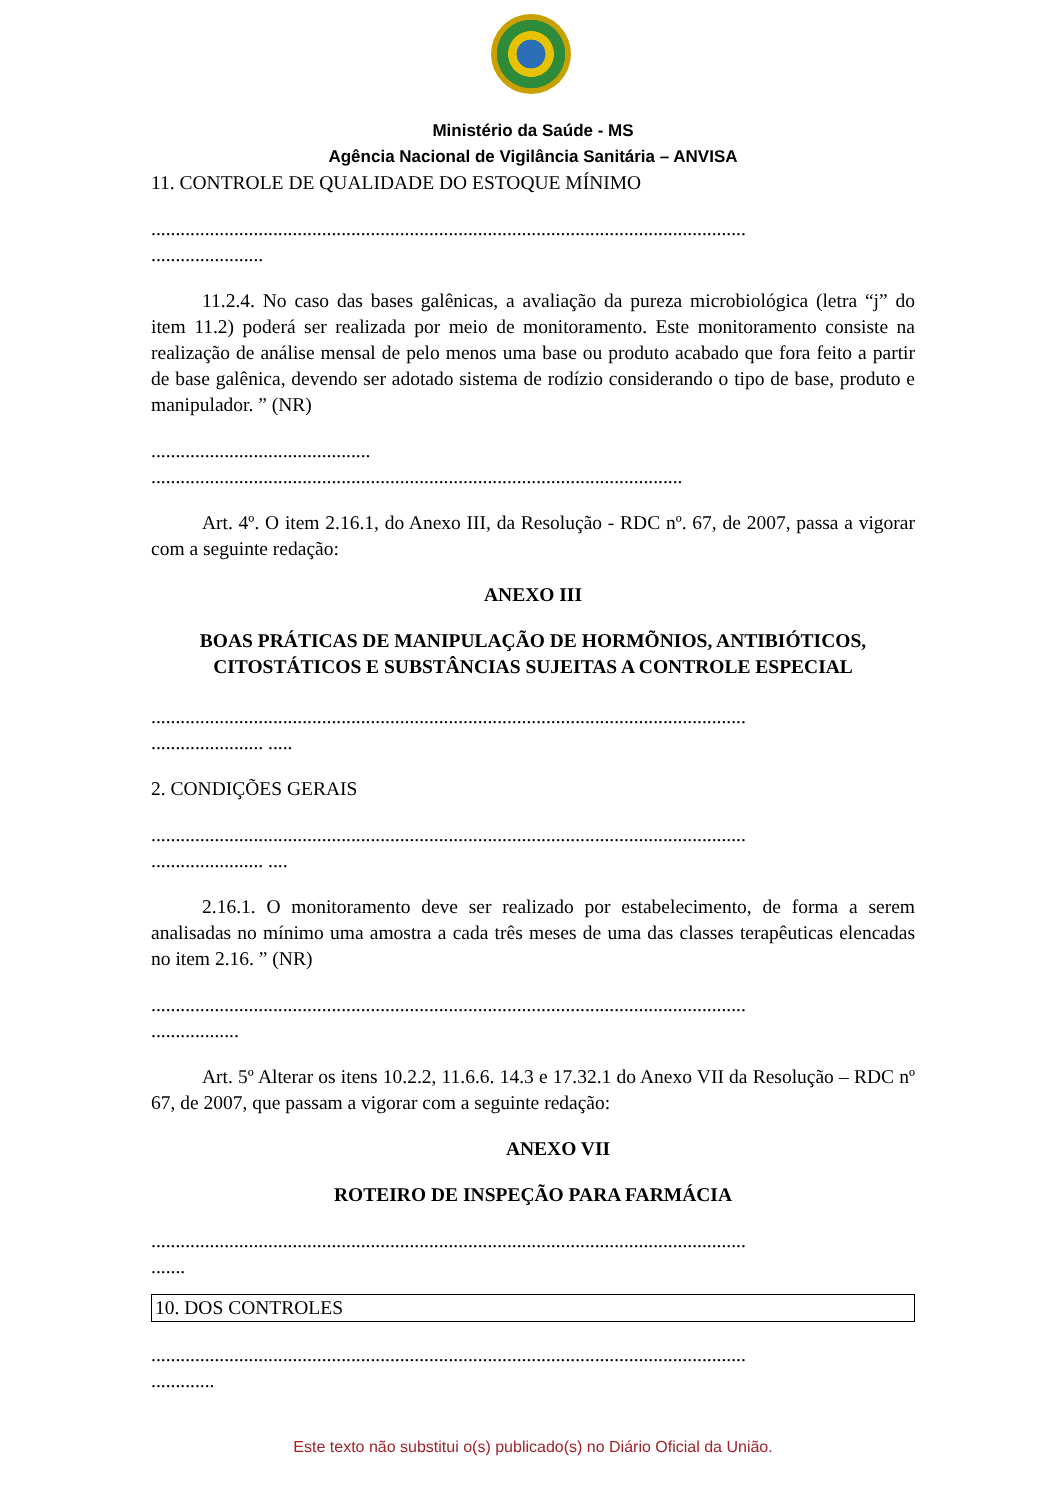Ministério da Saúde - MS
Agência Nacional de Vigilância Sanitária – ANVISA
11. CONTROLE DE QUALIDADE DO ESTOQUE MÍNIMO
..........................................................................................................................
.......................
11.2.4. No caso das bases galênicas, a avaliação da pureza microbiológica (letra “j” do item 11.2) poderá ser realizada por meio de monitoramento. Este monitoramento consiste na realização de análise mensal de pelo menos uma base ou produto acabado que fora feito a partir de base galênica, devendo ser adotado sistema de rodízio considerando o tipo de base, produto e manipulador. ” (NR)
.............................................
.............................................................................................................
Art. 4º. O item 2.16.1, do Anexo III, da Resolução - RDC nº. 67, de 2007, passa a vigorar com a seguinte redação:
ANEXO III
BOAS PRÁTICAS DE MANIPULAÇÃO DE HORMÕNIOS, ANTIBIÓTICOS, CITOSTÁTICOS E SUBSTÂNCIAS SUJEITAS A CONTROLE ESPECIAL
..........................................................................................................................
....................... .....
2. CONDIÇÕES GERAIS
..........................................................................................................................
....................... ....
2.16.1. O monitoramento deve ser realizado por estabelecimento, de forma a serem analisadas no mínimo uma amostra a cada três meses de uma das classes terapêuticas elencadas no item 2.16. ” (NR)
..........................................................................................................................
..................
Art. 5º Alterar os itens 10.2.2, 11.6.6. 14.3 e 17.32.1 do Anexo VII da Resolução – RDC nº 67, de 2007, que passam a vigorar com a seguinte redação:
ANEXO VII
ROTEIRO DE INSPEÇÃO PARA FARMÁCIA
..........................................................................................................................
.......
| 10. DOS CONTROLES |
..........................................................................................................................
.............
Este texto não substitui o(s) publicado(s) no Diário Oficial da União.